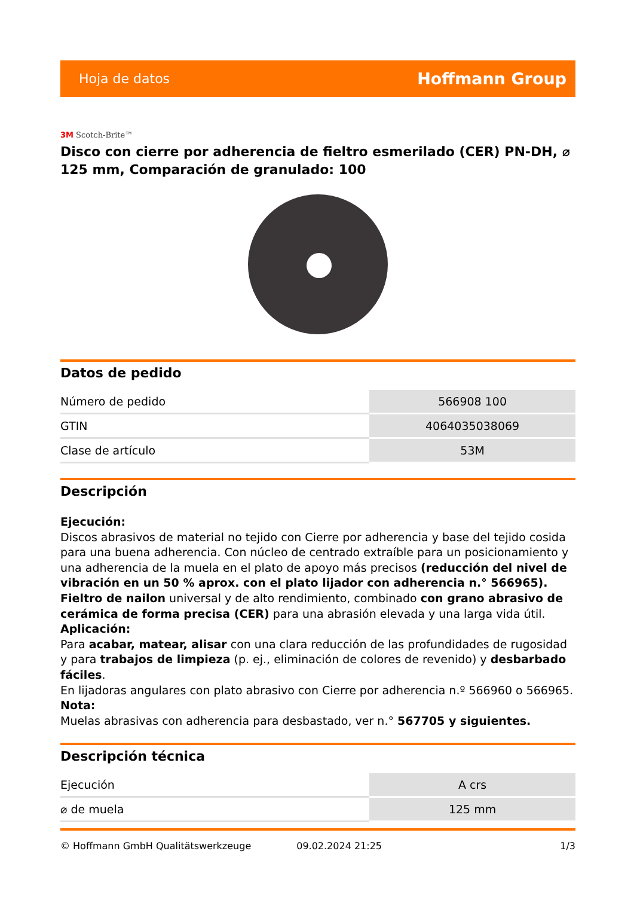Hoja de datos Hoffmann Group
3M Scotch-Brite™
Disco con cierre por adherencia de fieltro esmerilado (CER) PN-DH, ⌀ 125 mm, Comparación de granulado: 100
Datos de pedido
| Número de pedido | 566908 100 |
| GTIN | 4064035038069 |
| Clase de artículo | 53M |
Descripción
Ejecución:
Discos abrasivos de material no tejido con Cierre por adherencia y base del tejido cosida para una buena adherencia. Con núcleo de centrado extraíble para un posicionamiento y una adherencia de la muela en el plato de apoyo más precisos (reducción del nivel de vibración en un 50 % aprox. con el plato lijador con adherencia n.° 566965).
Fieltro de nailon universal y de alto rendimiento, combinado con grano abrasivo de cerámica de forma precisa (CER) para una abrasión elevada y una larga vida útil.
Aplicación:
Para acabar, matear, alisar con una clara reducción de las profundidades de rugosidad y para trabajos de limpieza (p. ej., eliminación de colores de revenido) y desbarbado fáciles.
En lijadoras angulares con plato abrasivo con Cierre por adherencia n.º 566960 o 566965.
Nota:
Muelas abrasivas con adherencia para desbastado, ver n.° 567705 y siguientes.
Descripción técnica
| Ejecución | A crs |
| ⌀ de muela | 125 mm |
© Hoffmann GmbH Qualitätswerkzeuge 09.02.2024 21:25 1/3